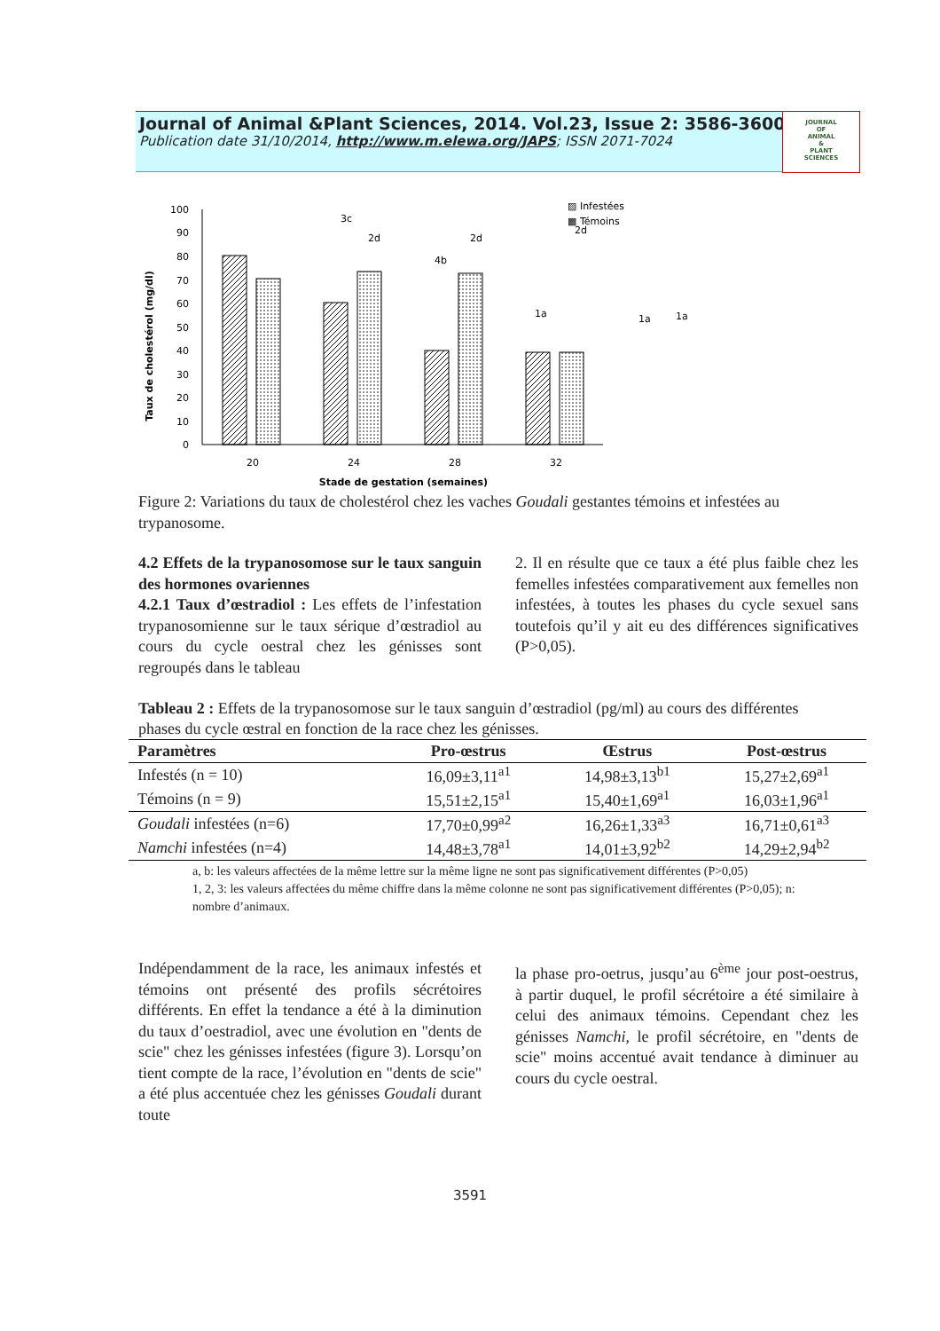Journal of Animal &Plant Sciences, 2014. Vol.23, Issue 2: 3586-3600
Publication date 31/10/2014, http://www.m.elewa.org/JAPS; ISSN 2071-7024
JOURNAL
OF
ANIMAL
&
PLANT
SCIENCES
Taux de cholestérol (mg/dl)
100
90
80
70
60
50
40
30
20
10
0
3c
2d
2d
4b
1a
1a
1a
▨ Infestées
▩ Témoins
2d
20
24
28
32
Stade de gestation (semaines)
Figure 2: Variations du taux de cholestérol chez les vaches Goudali gestantes témoins et infestées au trypanosome.
4.2 Effets de la trypanosomose sur le taux sanguin des hormones ovariennes
4.2.1 Taux d’œstradiol : Les effets de l’infestation trypanosomienne sur le taux sérique d’œstradiol au cours du cycle oestral chez les génisses sont regroupés dans le tableau
2. Il en résulte que ce taux a été plus faible chez les femelles infestées comparativement aux femelles non infestées, à toutes les phases du cycle sexuel sans toutefois qu’il y ait eu des différences significatives (P>0,05).
Tableau 2 : Effets de la trypanosomose sur le taux sanguin d’œstradiol (pg/ml) au cours des différentes phases du cycle œstral en fonction de la race chez les génisses.
| Paramètres | Pro-œstrus | Œstrus | Post-œstrus |
| --- | --- | --- | --- |
| Infestés (n = 10) | 16,09±3,11<sup>a1</sup> | 14,98±3,13<sup>b1</sup> | 15,27±2,69<sup>a1</sup> |
| Témoins (n = 9) | 15,51±2,15<sup>a1</sup> | 15,40±1,69<sup>a1</sup> | 16,03±1,96<sup>a1</sup> |
| Goudali infestées (n=6) | 17,70±0,99<sup>a2</sup> | 16,26±1,33<sup>a3</sup> | 16,71±0,61<sup>a3</sup> |
| Namchi infestées (n=4) | 14,48±3,78<sup>a1</sup> | 14,01±3,92<sup>b2</sup> | 14,29±2,94<sup>b2</sup> |
a, b: les valeurs affectées de la même lettre sur la même ligne ne sont pas significativement différentes (P>0,05)
1, 2, 3: les valeurs affectées du même chiffre dans la même colonne ne sont pas significativement différentes (P>0,05); n: nombre d’animaux.
Indépendamment de la race, les animaux infestés et témoins ont présenté des profils sécrétoires différents. En effet la tendance a été à la diminution du taux d’oestradiol, avec une évolution en "dents de scie" chez les génisses infestées (figure 3). Lorsqu’on tient compte de la race, l’évolution en "dents de scie" a été plus accentuée chez les génisses Goudali durant toute
la phase pro-oetrus, jusqu’au 6<sup>ème</sup> jour post-oestrus, à partir duquel, le profil sécrétoire a été similaire à celui des animaux témoins. Cependant chez les génisses Namchi, le profil sécrétoire, en "dents de scie" moins accentué avait tendance à diminuer au cours du cycle oestral.
3591